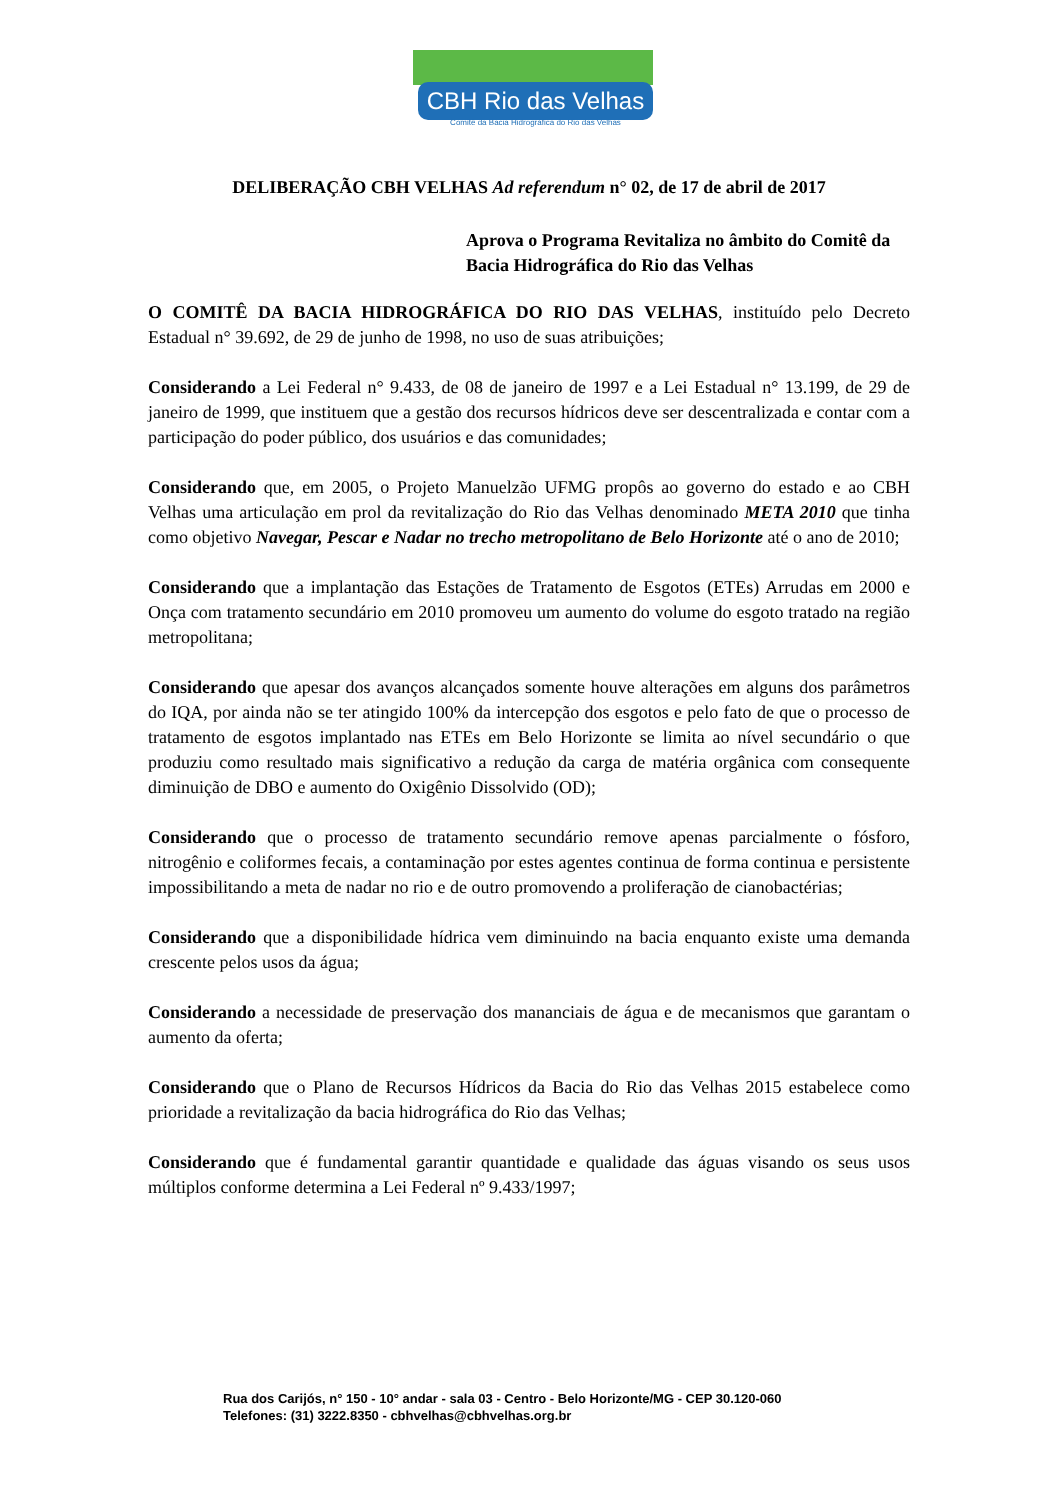CBH Rio das Velhas
Comitê da Bacia Hidrográfica do Rio das Velhas
DELIBERAÇÃO CBH VELHAS Ad referendum n° 02, de 17 de abril de 2017
Aprova o Programa Revitaliza no âmbito do Comitê da Bacia Hidrográfica do Rio das Velhas
O COMITÊ DA BACIA HIDROGRÁFICA DO RIO DAS VELHAS, instituído pelo Decreto Estadual n° 39.692, de 29 de junho de 1998, no uso de suas atribuições;
Considerando a Lei Federal n° 9.433, de 08 de janeiro de 1997 e a Lei Estadual n° 13.199, de 29 de janeiro de 1999, que instituem que a gestão dos recursos hídricos deve ser descentralizada e contar com a participação do poder público, dos usuários e das comunidades;
Considerando que, em 2005, o Projeto Manuelzão UFMG propôs ao governo do estado e ao CBH Velhas uma articulação em prol da revitalização do Rio das Velhas denominado META 2010 que tinha como objetivo Navegar, Pescar e Nadar no trecho metropolitano de Belo Horizonte até o ano de 2010;
Considerando que a implantação das Estações de Tratamento de Esgotos (ETEs) Arrudas em 2000 e Onça com tratamento secundário em 2010 promoveu um aumento do volume do esgoto tratado na região metropolitana;
Considerando que apesar dos avanços alcançados somente houve alterações em alguns dos parâmetros do IQA, por ainda não se ter atingido 100% da intercepção dos esgotos e pelo fato de que o processo de tratamento de esgotos implantado nas ETEs em Belo Horizonte se limita ao nível secundário o que produziu como resultado mais significativo a redução da carga de matéria orgânica com consequente diminuição de DBO e aumento do Oxigênio Dissolvido (OD);
Considerando que o processo de tratamento secundário remove apenas parcialmente o fósforo, nitrogênio e coliformes fecais, a contaminação por estes agentes continua de forma continua e persistente impossibilitando a meta de nadar no rio e de outro promovendo a proliferação de cianobactérias;
Considerando que a disponibilidade hídrica vem diminuindo na bacia enquanto existe uma demanda crescente pelos usos da água;
Considerando a necessidade de preservação dos mananciais de água e de mecanismos que garantam o aumento da oferta;
Considerando que o Plano de Recursos Hídricos da Bacia do Rio das Velhas 2015 estabelece como prioridade a revitalização da bacia hidrográfica do Rio das Velhas;
Considerando que é fundamental garantir quantidade e qualidade das águas visando os seus usos múltiplos conforme determina a Lei Federal nº 9.433/1997;
Rua dos Carijós, n° 150 - 10° andar - sala 03 - Centro - Belo Horizonte/MG - CEP 30.120-060
Telefones: (31) 3222.8350 - cbhvelhas@cbhvelhas.org.br